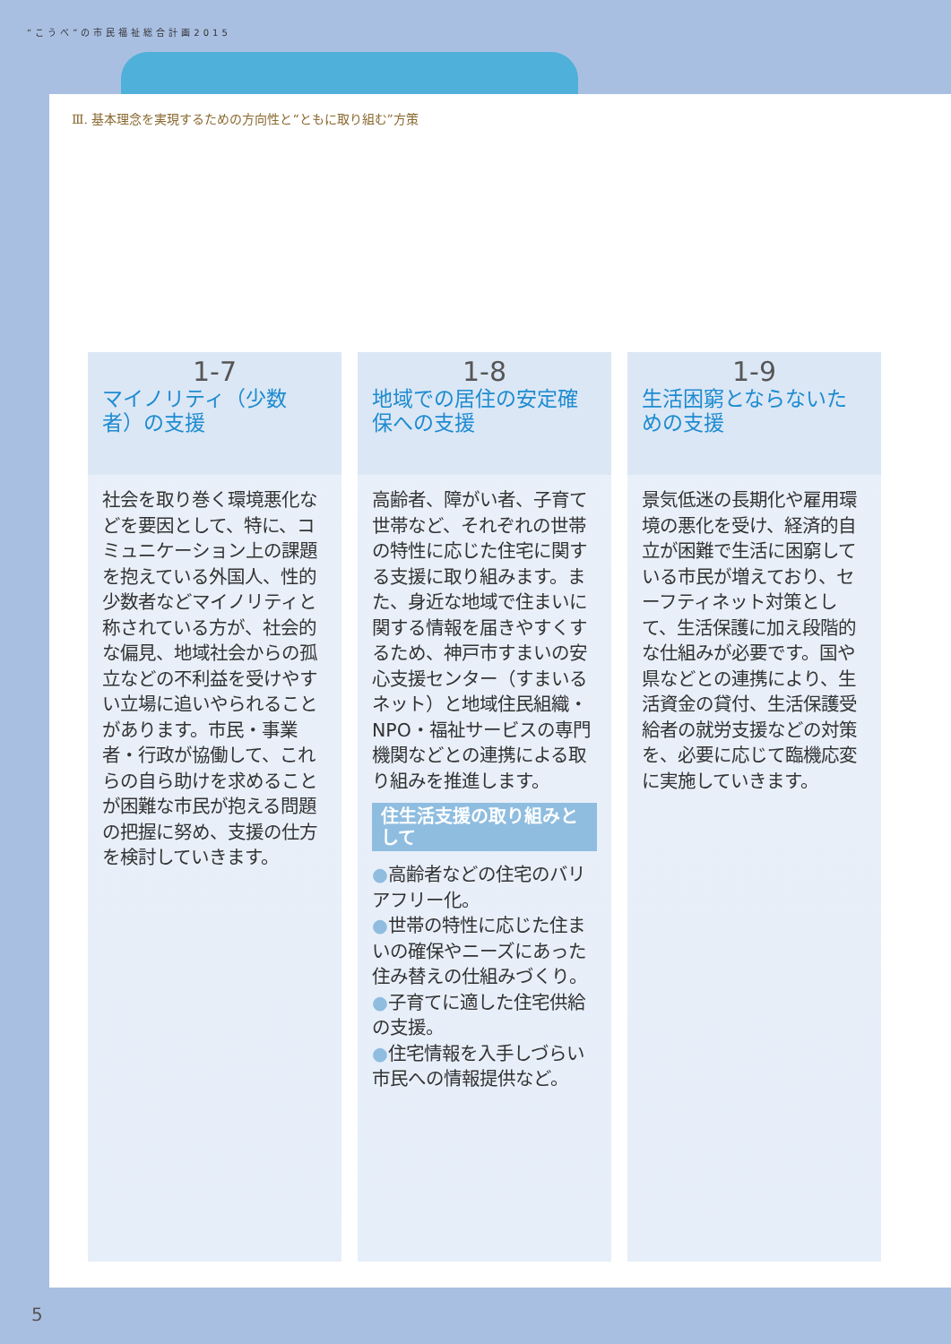“こうべ”の市民福祉総合計画2015
Ⅲ. 基本理念を実現するための方向性と“ともに取り組む”方策
1-7
マイノリティ（少数者）の支援
社会を取り巻く環境悪化などを要因として、特に、コミュニケーション上の課題を抱えている外国人、性的少数者などマイノリティと称されている方が、社会的な偏見、地域社会からの孤立などの不利益を受けやすい立場に追いやられることがあります。市民・事業者・行政が協働して、これらの自ら助けを求めることが困難な市民が抱える問題の把握に努め、支援の仕方を検討していきます。
1-8
地域での居住の安定確保への支援
高齢者、障がい者、子育て世帯など、それぞれの世帯の特性に応じた住宅に関する支援に取り組みます。また、身近な地域で住まいに関する情報を届きやすくするため、神戸市すまいの安心支援センター（すまいるネット）と地域住民組織・NPO・福祉サービスの専門機関などとの連携による取り組みを推進します。
住生活支援の取り組みとして
●高齢者などの住宅のバリアフリー化。
●世帯の特性に応じた住まいの確保やニーズにあった住み替えの仕組みづくり。
●子育てに適した住宅供給の支援。
●住宅情報を入手しづらい市民への情報提供など。
1-9
生活困窮とならないための支援
景気低迷の長期化や雇用環境の悪化を受け、経済的自立が困難で生活に困窮している市民が増えており、セーフティネット対策として、生活保護に加え段階的な仕組みが必要です。国や県などとの連携により、生活資金の貸付、生活保護受給者の就労支援などの対策を、必要に応じて臨機応変に実施していきます。
5